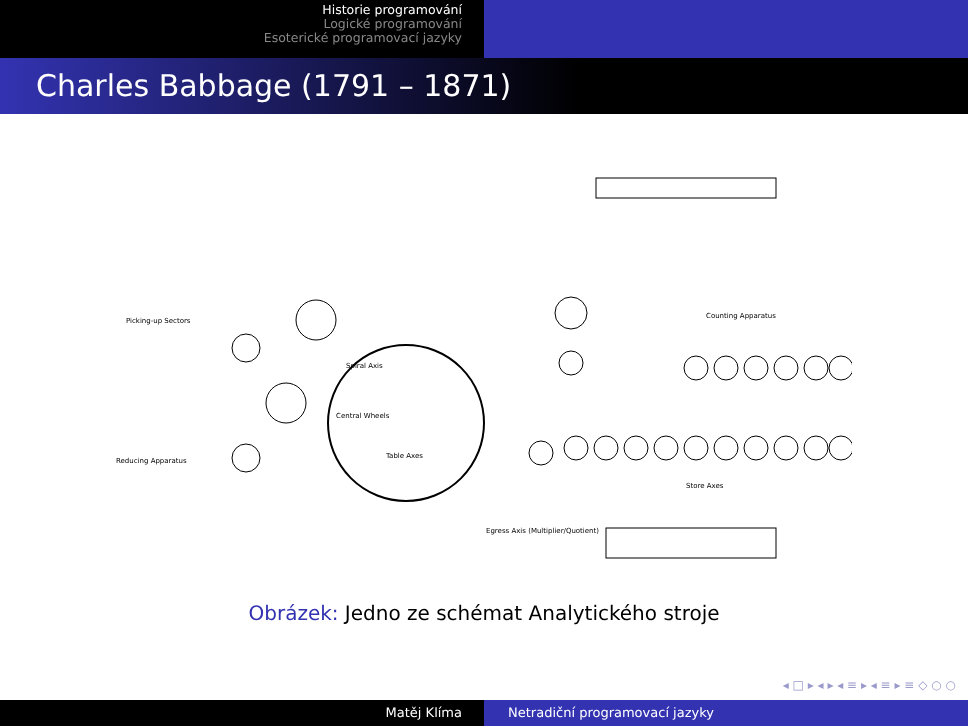Historie programování
Logické programování
Esoterické programovací jazyky
Charles Babbage (1791 – 1871)
Spiral Axis
Central Wheels
Table Axes
Picking-up Sectors
Reducing Apparatus
Counting Apparatus
Store Axes
Egress Axis (Multiplier/Quotient)
Obrázek: Jedno ze schémat Analytického stroje
◂ □ ▸ ◂ ▸ ◂ ≡ ▸ ◂ ≡ ▸ ≡ ◇ ○ ○
Matěj Klíma Netradiční programovací jazyky